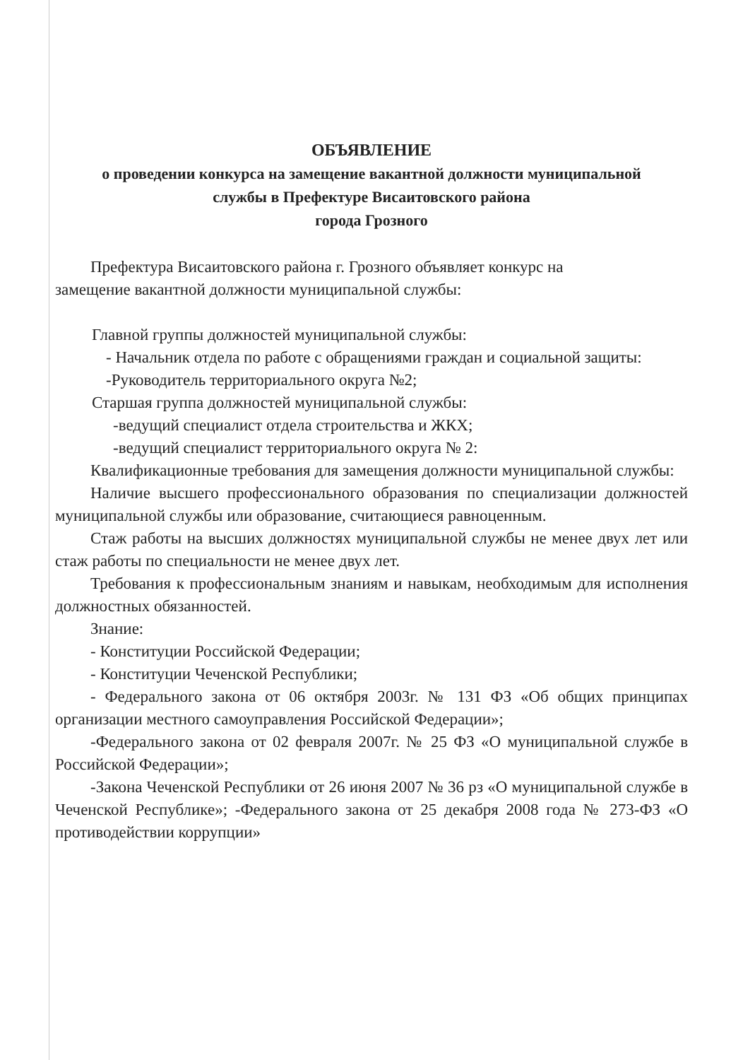ОБЪЯВЛЕНИЕ
о проведении конкурса на замещение вакантной должности муниципальной
службы в Префектуре Висаитовского района
города Грозного
Префектура Висаитовского района г. Грозного объявляет конкурс на
замещение вакантной должности муниципальной службы:
Главной группы должностей муниципальной службы:
- Начальник отдела по работе с обращениями граждан и социальной защиты:
-Руководитель территориального округа №2;
Старшая группа должностей муниципальной службы:
-ведущий специалист отдела строительства и ЖКХ;
-ведущий специалист территориального округа № 2:
Квалификационные требования для замещения должности муниципальной службы:
Наличие высшего профессионального образования по специализации должностей муниципальной службы или образование, считающиеся равноценным.
Стаж работы на высших должностях муниципальной службы не менее двух лет или стаж работы по специальности не менее двух лет.
Требования к профессиональным знаниям и навыкам, необходимым для исполнения должностных обязанностей.
Знание:
- Конституции Российской Федерации;
- Конституции Чеченской Республики;
- Федерального закона от 06 октября 2003г. № 131 ФЗ «Об общих принципах организации местного самоуправления Российской Федерации»;
-Федерального закона от 02 февраля 2007г. № 25 ФЗ «О муниципальной службе в Российской Федерации»;
-Закона Чеченской Республики от 26 июня 2007 № 36 рз «О муниципальной службе в Чеченской Республике»; -Федерального закона от 25 декабря 2008 года № 273-ФЗ «О противодействии коррупции»